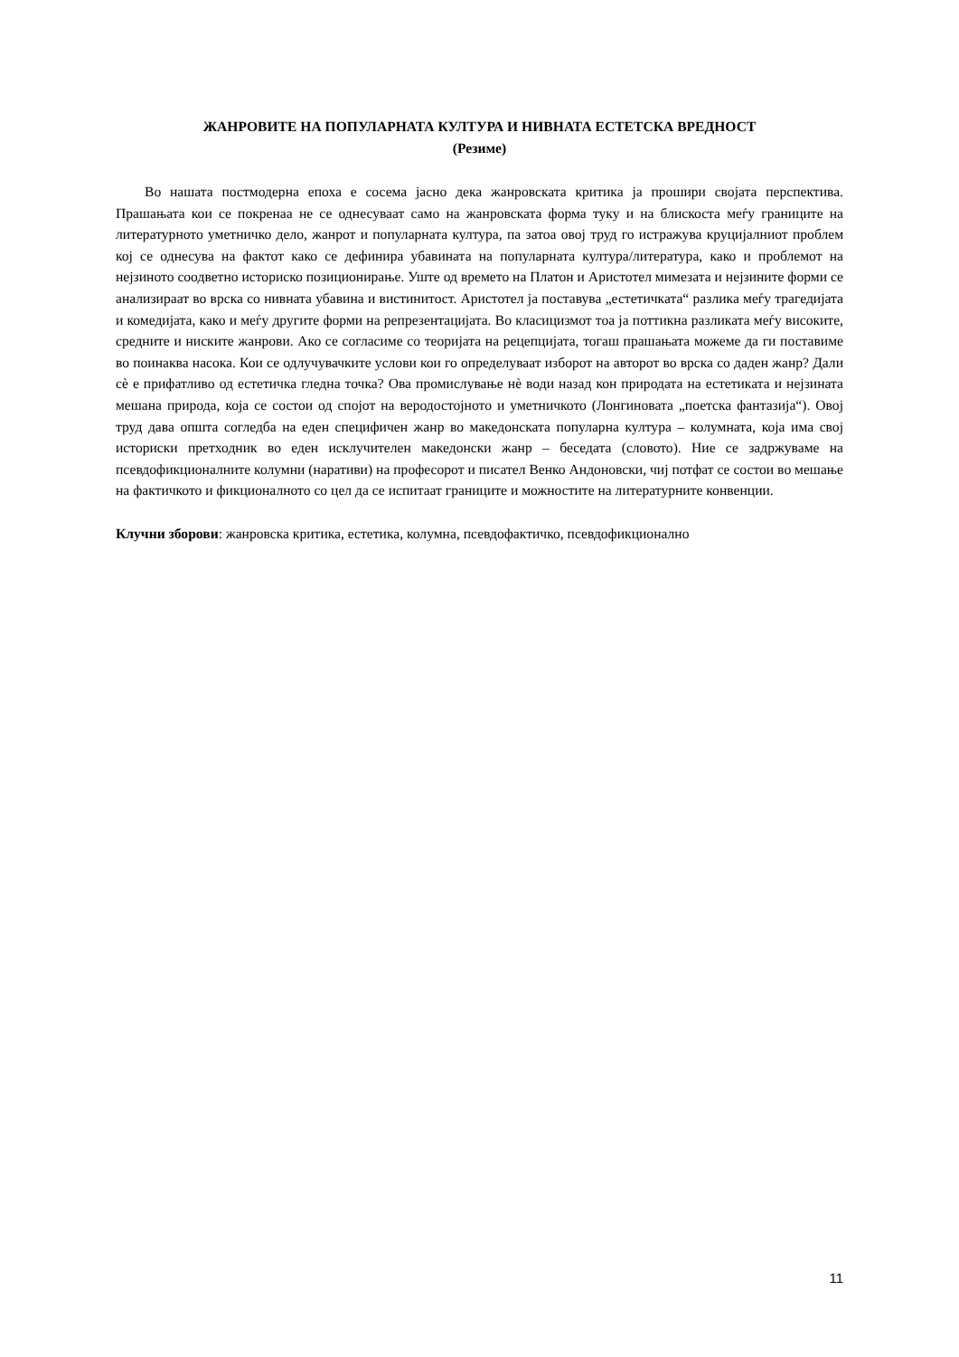ЖАНРОВИТЕ НА ПОПУЛАРНАТА КУЛТУРА И НИВНАТА ЕСТЕТСКА ВРЕДНОСТ
(Резиме)
Во нашата постмодерна епоха е сосема јасно дека жанровската критика ја прошири својата перспектива. Прашањата кои се покренаа не се однесуваат само на жанровската форма туку и на блискоста меѓу границите на литературното уметничко дело, жанрот и популарната култура, па затоа овој труд го истражува круцијалниот проблем кој се однесува на фактот како се дефинира убавината на популарната култура/литература, како и проблемот на нејзиното соодветно историско позиционирање. Уште од времето на Платон и Аристотел мимезата и нејзините форми се анализираат во врска со нивната убавина и вистинитост. Аристотел ја поставува „естетичката“ разлика меѓу трагедијата и комедијата, како и меѓу другите форми на репрезентацијата. Во класицизмот тоа ја поттикна разликата меѓу високите, средните и ниските жанрови. Ако се согласиме со теоријата на рецепцијата, тогаш прашањата можеме да ги поставиме во поинаква насока. Кои се одлучувачките услови кои го определуваат изборот на авторот во врска со даден жанр? Дали сѐ е прифатливо од естетичка гледна точка? Ова промислување нѐ води назад кон природата на естетиката и нејзината мешана природа, која се состои од спојот на веродостојното и уметничкото (Лонгиновата „поетска фантазија“). Овој труд дава општа согледба на еден специфичен жанр во македонската популарна култура – колумната, која има свој историски претходник во еден исклучителен македонски жанр – беседата (словото). Ние се задржуваме на псевдофикционалните колумни (наративи) на професорот и писател Венко Андоновски, чиј потфат се состои во мешање на фактичкото и фикционалното со цел да се испитаат границите и можностите на литературните конвенции.
Клучни зборови: жанровска критика, естетика, колумна, псевдофактичко, псевдофикционално
11